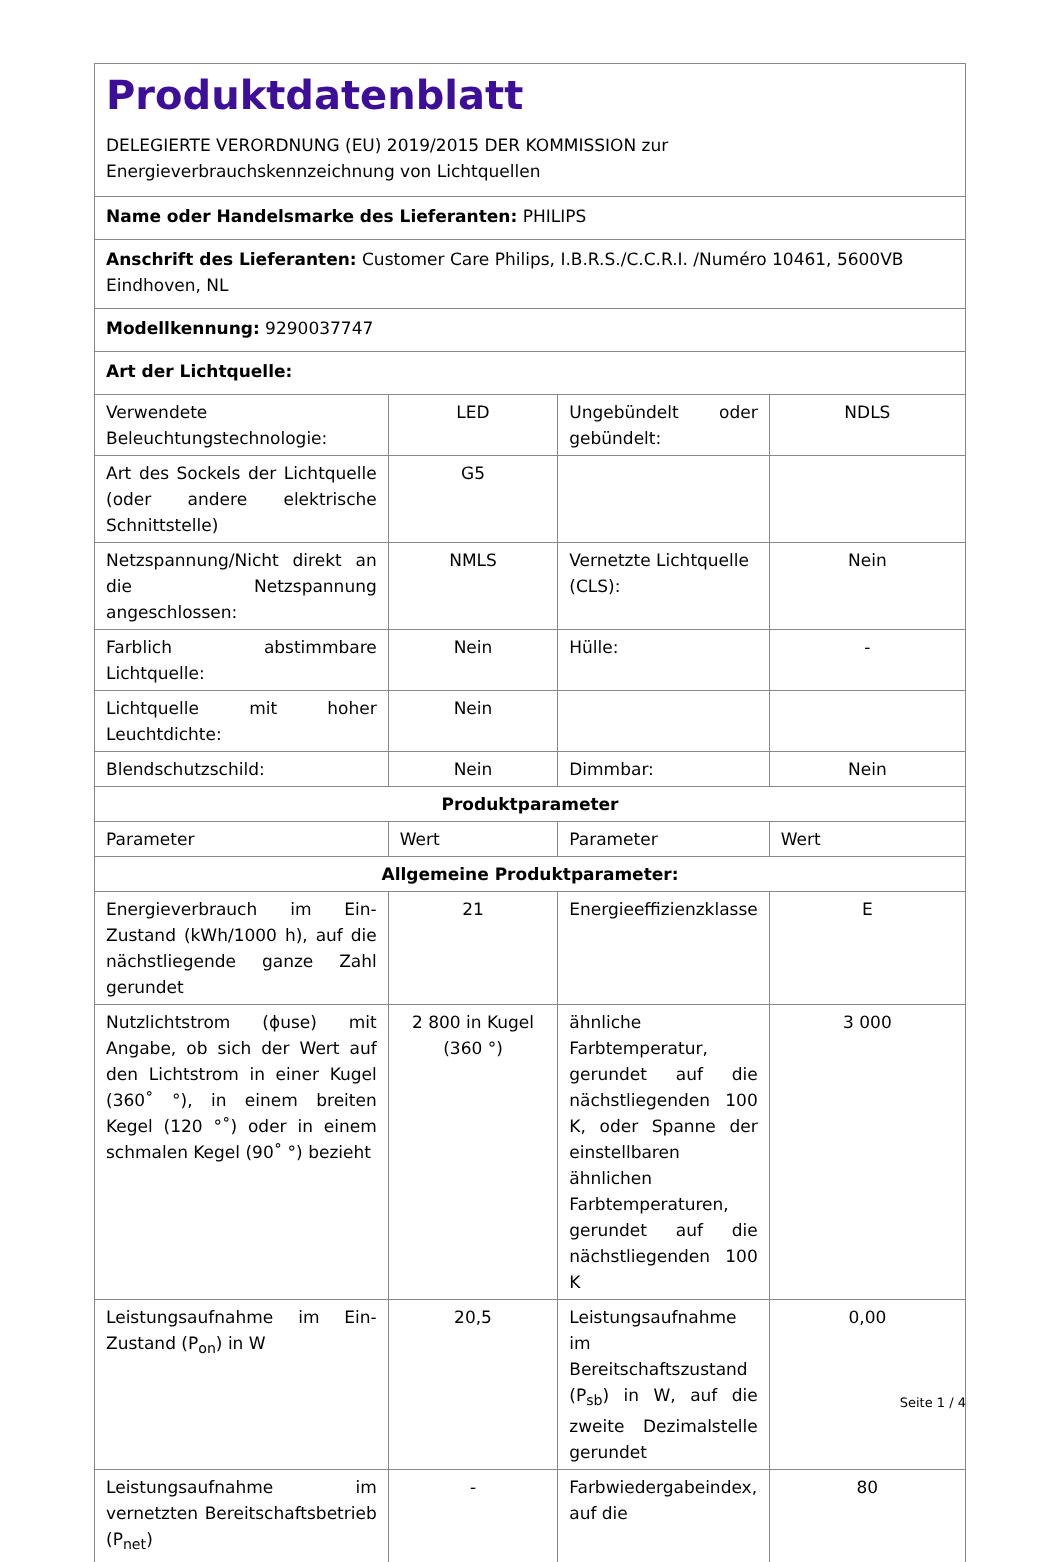| Produktdatenblatt DELEGIERTE VERORDNUNG (EU) 2019/2015 DER KOMMISSION zur Energieverbrauchskennzeichnung von Lichtquellen | | | |
| Name oder Handelsmarke des Lieferanten: PHILIPS | | | |
| Anschrift des Lieferanten: Customer Care Philips, I.B.R.S./C.C.R.I. /Numéro 10461, 5600VB Eindhoven, NL | | | |
| Modellkennung: 9290037747 | | | |
| Art der Lichtquelle: | | | |
| Verwendete Beleuchtungstechnologie: | LED | Ungebündelt oder gebündelt: | NDLS |
| Art des Sockels der Lichtquelle (oder andere elektrische Schnittstelle) | G5 | | |
| Netzspannung/Nicht direkt an die Netzspannung angeschlossen: | NMLS | Vernetzte Lichtquelle (CLS): | Nein |
| Farblich abstimmbare Lichtquelle: | Nein | Hülle: | - |
| Lichtquelle mit hoher Leuchtdichte: | Nein | | |
| Blendschutzschild: | Nein | Dimmbar: | Nein |
| Produktparameter | | | |
| Parameter | Wert | Parameter | Wert |
| Allgemeine Produktparameter: | | | |
| Energieverbrauch im Ein-Zustand (kWh/1000 h), auf die nächstliegende ganze Zahl gerundet | 21 | Energieeffizienzklasse | E |
| Nutzlichtstrom (ɸuse) mit Angabe, ob sich der Wert auf den Lichtstrom in einer Kugel (360˚ °), in einem breiten Kegel (120 °˚) oder in einem schmalen Kegel (90˚ °) bezieht | 2 800 in Kugel (360 °) | ähnliche Farbtemperatur, gerundet auf die nächstliegenden 100 K, oder Spanne der einstellbaren ähnlichen Farbtemperaturen, gerundet auf die nächstliegenden 100 K | 3 000 |
| Leistungsaufnahme im Ein-Zustand (P<sub>on</sub>) in W | 20,5 | Leistungsaufnahme im Bereitschaftszustand (P<sub>sb</sub>) in W, auf die zweite Dezimalstelle gerundet | 0,00 |
| Leistungsaufnahme im vernetzten Bereitschaftsbetrieb (P<sub>net</sub>) | - | Farbwiedergabeindex, auf die | 80 |
Seite 1 / 4